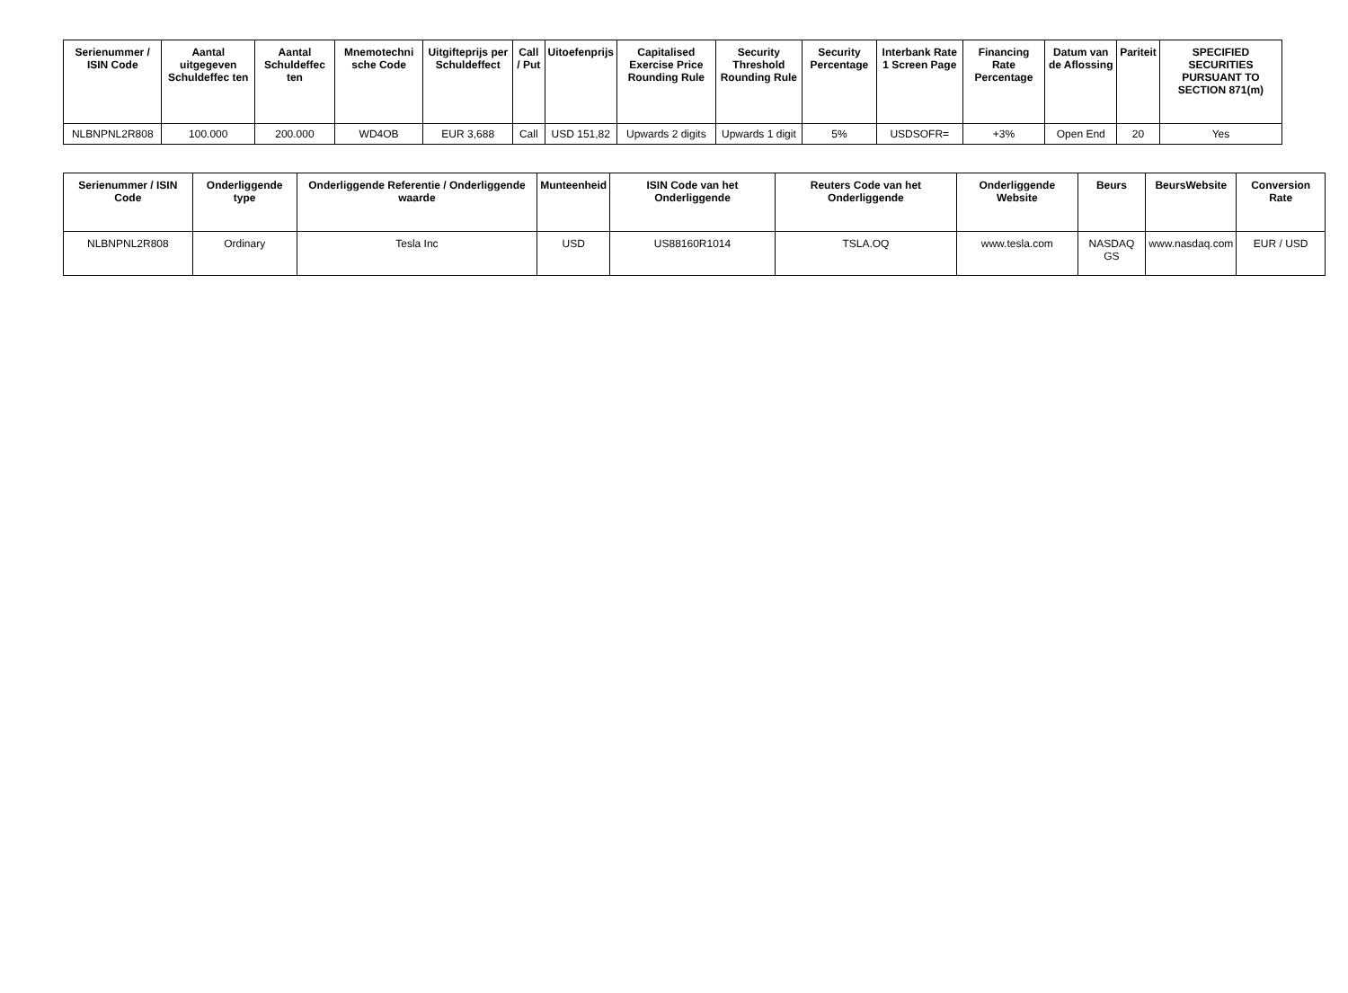| Serienummer / ISIN Code | Aantal uitgegeven Schuldeffec ten | Aantal Schuldeffec ten | Mnemotechni sche Code | Uitgifteprijs per Schuldeffect | Call / Put | Uitoefenprijs | Capitalised Exercise Price Rounding Rule | Security Threshold Rounding Rule | Security Percentage | Interbank Rate 1 Screen Page | Financing Rate Percentage | Datum van de Aflossing | Pariteit | SPECIFIED SECURITIES PURSUANT TO SECTION 871(m) |
| --- | --- | --- | --- | --- | --- | --- | --- | --- | --- | --- | --- | --- | --- | --- |
| NLBNPNL2R808 | 100.000 | 200.000 | WD4OB | EUR 3,688 | Call | USD 151,82 | Upwards 2 digits | Upwards 1 digit | 5% | USDSOFR= | +3% | Open End | 20 | Yes |
| Serienummer / ISIN Code | Onderliggende type | Onderliggende Referentie / Onderliggende waarde | Munteenheid | ISIN Code van het Onderliggende | Reuters Code van het Onderliggende | Onderliggende Website | Beurs | BeursWebsite | Conversion Rate |
| --- | --- | --- | --- | --- | --- | --- | --- | --- | --- |
| NLBNPNL2R808 | Ordinary | Tesla Inc | USD | US88160R1014 | TSLA.OQ | www.tesla.com | NASDAQ GS | www.nasdaq.com | EUR / USD |